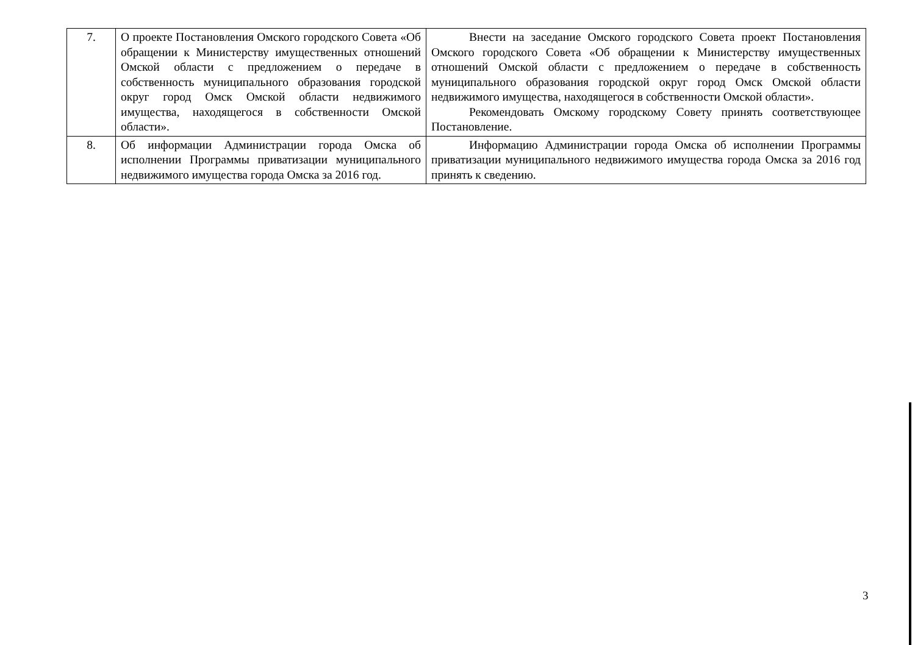| 7. | О проекте Постановления Омского городского Совета «Об обращении к Министерству имущественных отношений Омской области с предложением о передаче в собственность муниципального образования городской округ город Омск Омской области недвижимого имущества, находящегося в собственности Омской области». | Внести на заседание Омского городского Совета проект Постановления Омского городского Совета «Об обращении к Министерству имущественных отношений Омской области с предложением о передаче в собственность муниципального образования городской округ город Омск Омской области недвижимого имущества, находящегося в собственности Омской области». Рекомендовать Омскому городскому Совету принять соответствующее Постановление. |
| 8. | Об информации Администрации города Омска об исполнении Программы приватизации муниципального недвижимого имущества города Омска за 2016 год. | Информацию Администрации города Омска об исполнении Программы приватизации муниципального недвижимого имущества города Омска за 2016 год принять к сведению. |
3